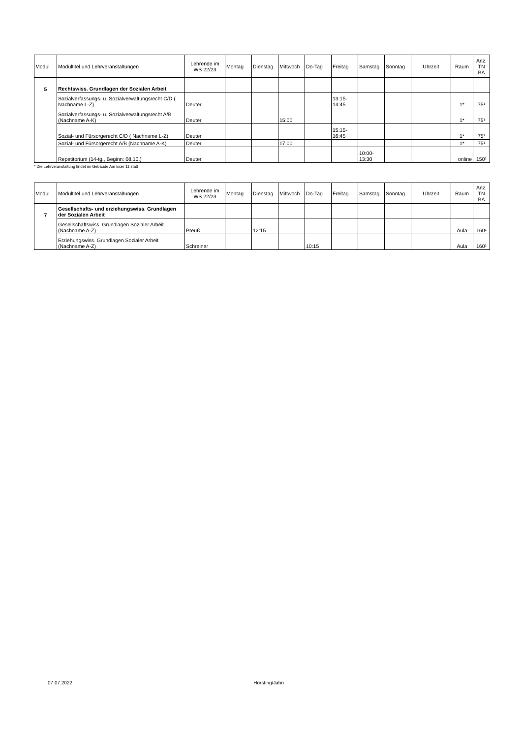| Modul | Modultitel und Lehrveranstaltungen | Lehrende im WS 22/23 | Montag | Dienstag | Mittwoch | Do-Tag | Freitag | Samstag | Sonntag | Uhrzeit | Raum | Anz. TN BA |
| --- | --- | --- | --- | --- | --- | --- | --- | --- | --- | --- | --- | --- |
| 5 | Rechtswiss. Grundlagen der Sozialen Arbeit | | | | | | | | | | | |
| | Sozialverfassungs- u. Sozialverwaltungsrecht C/D ( Nachname L-Z) | Deuter | | | | | 13:15- 14:45 | | | | 1* | 75¹ |
| | Sozialverfassungs- u. Sozialverwaltungsrecht A/B (Nachname A-K) | Deuter | | | 15:00 | | | | | | 1* | 75¹ |
| | Sozial- und Fürsorgerecht C/D ( Nachname L-Z) | Deuter | | | | | 15:15- 16:45 | | | | 1* | 75¹ |
| | Sozial- und Fürsorgerecht A/B (Nachname A-K) | Deuter | | | 17:00 | | | | | | 1* | 75¹ |
| | Repetitorium (14-tg., Beginn: 08.10.) | Deuter | | | | | | 10:00- 13:30 | | | online | 150¹ |
* Die Lehrveranstaltung findet im Gebäude Am Exer 11 statt
| Modul | Modultitel und Lehrveranstaltungen | Lehrende im WS 22/23 | Montag | Dienstag | Mittwoch | Do-Tag | Freitag | Samstag | Sonntag | Uhrzeit | Raum | Anz. TN BA |
| --- | --- | --- | --- | --- | --- | --- | --- | --- | --- | --- | --- | --- |
| 7 | Gesellschafts- und erziehungswiss. Grundlagen der Sozialen Arbeit | | | | | | | | | | | |
| | Gesellschaftswiss. Grundlagen Sozialer Arbeit (Nachname A-Z) | Preuß | | 12:15 | | | | | | | Aula | 160¹ |
| | Erziehungswiss. Grundlagen Sozialer Arbeit (Nachname A-Z) | Schreiner | | | | 10:15 | | | | | Aula | 160¹ |
07.07.2022 Hörsting/Jahn